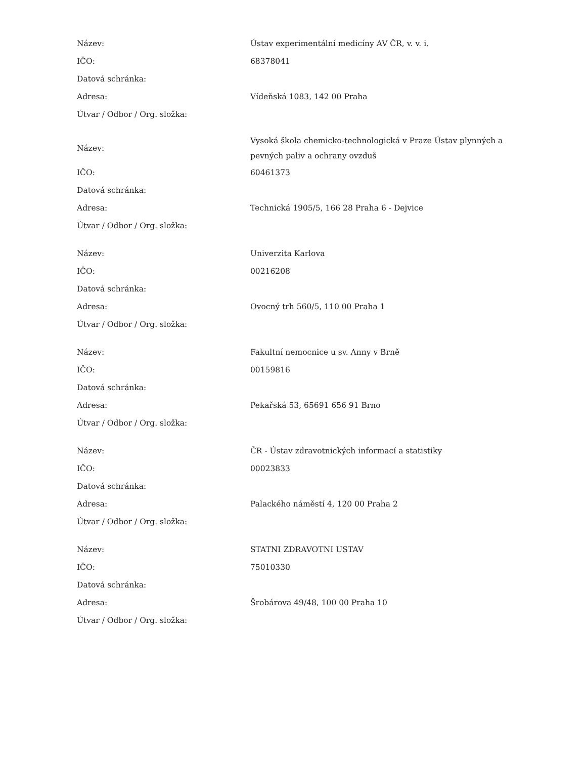| Název: | Ústav experimentální medicíny AV ČR, v. v. i. |
| IČO: | 68378041 |
| Datová schránka: | |
| Adresa: | Vídeňská 1083, 142 00 Praha |
| Útvar / Odbor / Org. složka: | |
| Název: | Vysoká škola chemicko-technologická v Praze Ústav plynných a pevných paliv a ochrany ovzduš |
| IČO: | 60461373 |
| Datová schránka: | |
| Adresa: | Technická 1905/5, 166 28 Praha 6 - Dejvice |
| Útvar / Odbor / Org. složka: | |
| Název: | Univerzita Karlova |
| IČO: | 00216208 |
| Datová schránka: | |
| Adresa: | Ovocný trh 560/5, 110 00 Praha 1 |
| Útvar / Odbor / Org. složka: | |
| Název: | Fakultní nemocnice u sv. Anny v Brně |
| IČO: | 00159816 |
| Datová schránka: | |
| Adresa: | Pekařská 53, 65691 656 91 Brno |
| Útvar / Odbor / Org. složka: | |
| Název: | ČR - Ústav zdravotnických informací a statistiky |
| IČO: | 00023833 |
| Datová schránka: | |
| Adresa: | Palackého náměstí 4, 120 00 Praha 2 |
| Útvar / Odbor / Org. složka: | |
| Název: | STATNI ZDRAVOTNI USTAV |
| IČO: | 75010330 |
| Datová schránka: | |
| Adresa: | Šrobárova 49/48, 100 00 Praha 10 |
| Útvar / Odbor / Org. složka: | |